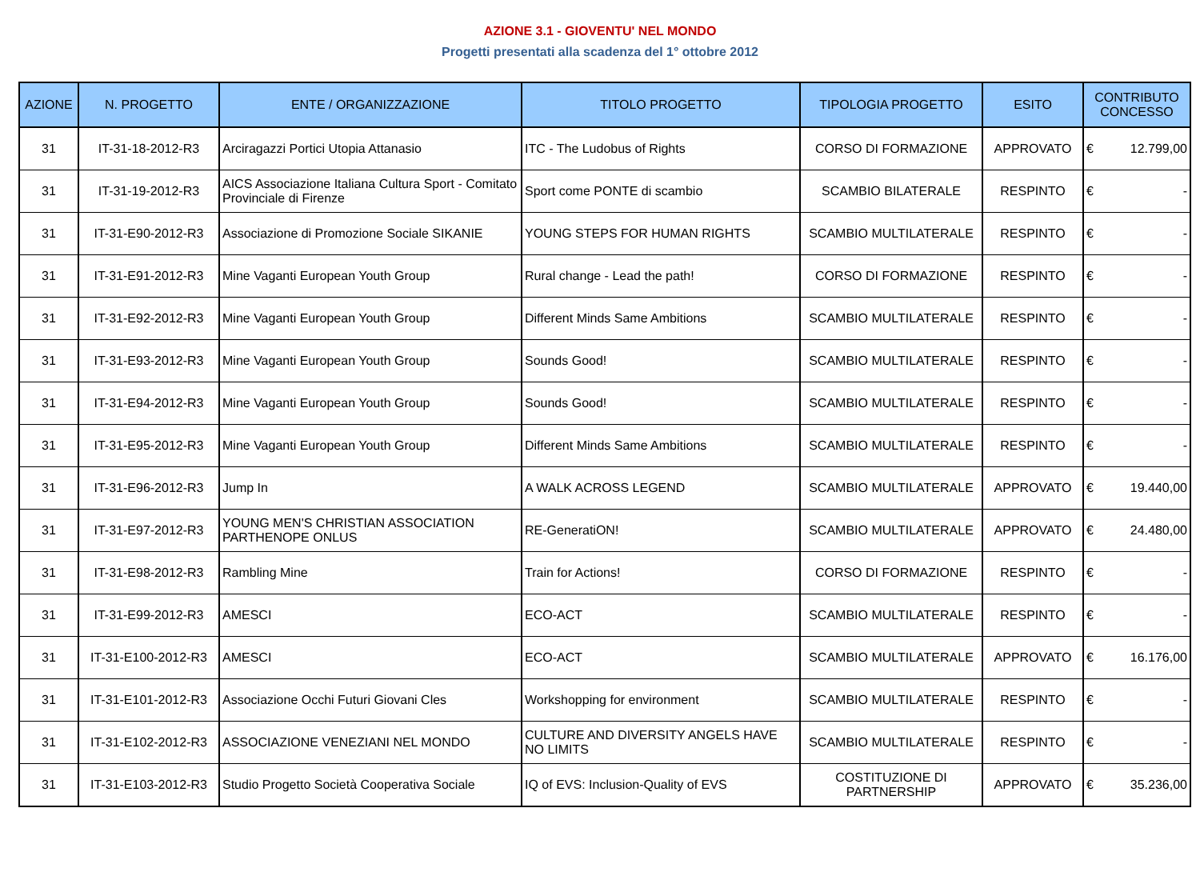AZIONE 3.1 - GIOVENTU' NEL MONDO
Progetti presentati alla scadenza del 1° ottobre 2012
| AZIONE | N. PROGETTO | ENTE / ORGANIZZAZIONE | TITOLO PROGETTO | TIPOLOGIA PROGETTO | ESITO | CONTRIBUTO CONCESSO |
| --- | --- | --- | --- | --- | --- | --- |
| 31 | IT-31-18-2012-R3 | Arciragazzi Portici Utopia Attanasio | ITC - The Ludobus of Rights | CORSO DI FORMAZIONE | APPROVATO | € 12.799,00 |
| 31 | IT-31-19-2012-R3 | AICS Associazione Italiana Cultura Sport - Comitato Provinciale di Firenze | Sport come PONTE di scambio | SCAMBIO BILATERALE | RESPINTO | € - |
| 31 | IT-31-E90-2012-R3 | Associazione di Promozione Sociale SIKANIE | YOUNG STEPS FOR HUMAN RIGHTS | SCAMBIO MULTILATERALE | RESPINTO | € - |
| 31 | IT-31-E91-2012-R3 | Mine Vaganti European Youth Group | Rural change - Lead the path! | CORSO DI FORMAZIONE | RESPINTO | € - |
| 31 | IT-31-E92-2012-R3 | Mine Vaganti European Youth Group | Different Minds Same Ambitions | SCAMBIO MULTILATERALE | RESPINTO | € - |
| 31 | IT-31-E93-2012-R3 | Mine Vaganti European Youth Group | Sounds Good! | SCAMBIO MULTILATERALE | RESPINTO | € - |
| 31 | IT-31-E94-2012-R3 | Mine Vaganti European Youth Group | Sounds Good! | SCAMBIO MULTILATERALE | RESPINTO | € - |
| 31 | IT-31-E95-2012-R3 | Mine Vaganti European Youth Group | Different Minds Same Ambitions | SCAMBIO MULTILATERALE | RESPINTO | € - |
| 31 | IT-31-E96-2012-R3 | Jump In | A WALK ACROSS LEGEND | SCAMBIO MULTILATERALE | APPROVATO | € 19.440,00 |
| 31 | IT-31-E97-2012-R3 | YOUNG MEN'S CHRISTIAN ASSOCIATION PARTHENOPE ONLUS | RE-GeneratiON! | SCAMBIO MULTILATERALE | APPROVATO | € 24.480,00 |
| 31 | IT-31-E98-2012-R3 | Rambling Mine | Train for Actions! | CORSO DI FORMAZIONE | RESPINTO | € - |
| 31 | IT-31-E99-2012-R3 | AMESCI | ECO-ACT | SCAMBIO MULTILATERALE | RESPINTO | € - |
| 31 | IT-31-E100-2012-R3 | AMESCI | ECO-ACT | SCAMBIO MULTILATERALE | APPROVATO | € 16.176,00 |
| 31 | IT-31-E101-2012-R3 | Associazione Occhi Futuri Giovani Cles | Workshopping for environment | SCAMBIO MULTILATERALE | RESPINTO | € - |
| 31 | IT-31-E102-2012-R3 | ASSOCIAZIONE VENEZIANI NEL MONDO | CULTURE AND DIVERSITY ANGELS HAVE NO LIMITS | SCAMBIO MULTILATERALE | RESPINTO | € - |
| 31 | IT-31-E103-2012-R3 | Studio Progetto Società Cooperativa Sociale | IQ of EVS: Inclusion-Quality of EVS | COSTITUZIONE DI PARTNERSHIP | APPROVATO | € 35.236,00 |